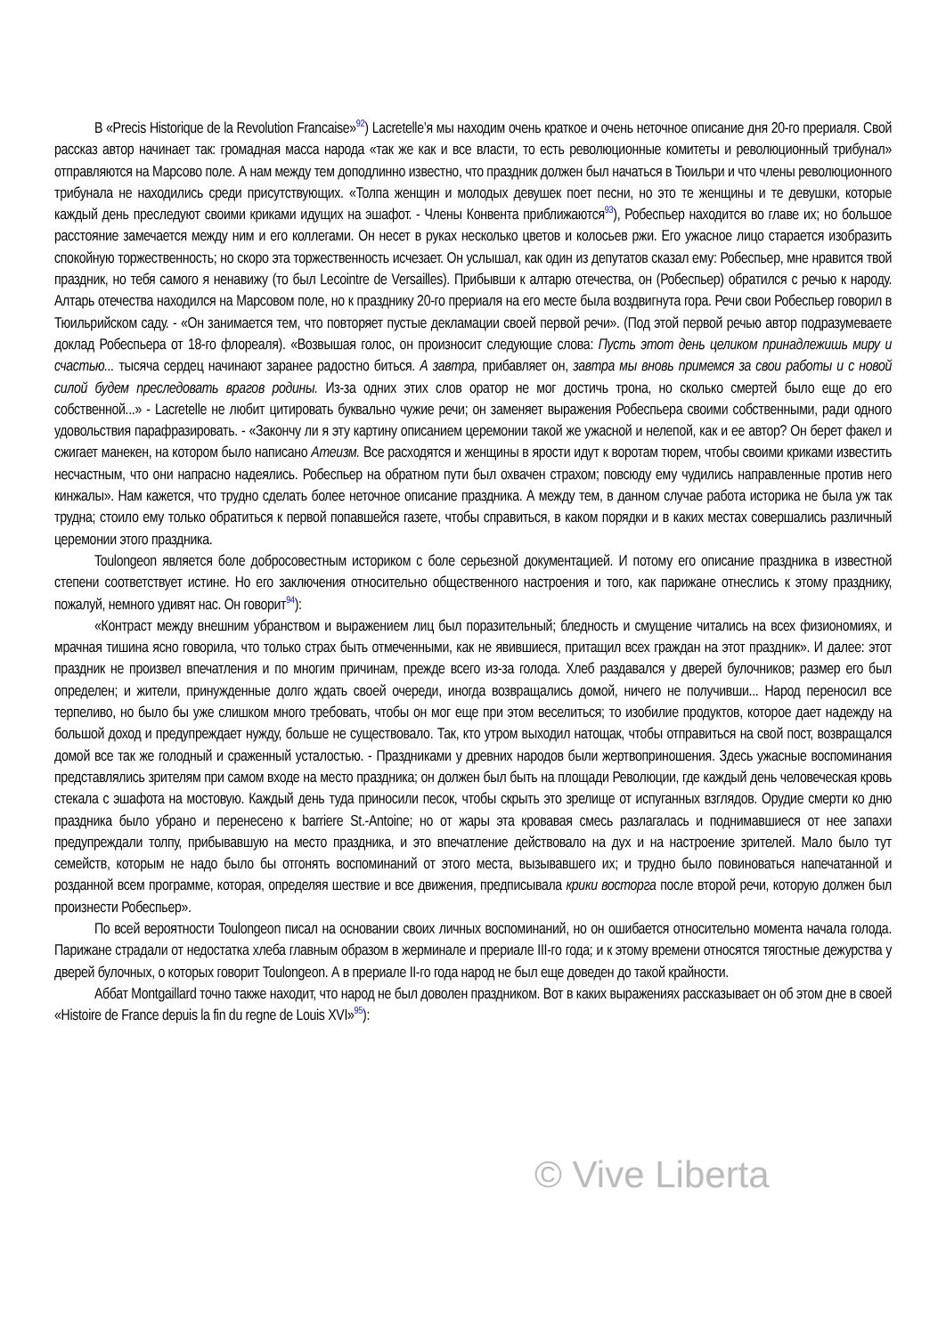В «Precis Historique de la Revolution Francaise»<sup>92</sup>) Lacretelle’я мы находим очень краткое и очень неточное описание дня 20-го прериаля. Свой рассказ автор начинает так: громадная масса народа «так же как и все власти, то есть революционные комитеты и революционный трибунал» отправляются на Марсово поле. А нам между тем доподлинно известно, что праздник должен был начаться в Тюильри и что члены революционного трибунала не находились среди присутствующих. «Толпа женщин и молодых девушек поет песни, но это те женщины и те девушки, которые каждый день преследуют своими криками идущих на эшафот. - Члены Конвента приближаются<sup>93</sup>), Робеспьер находится во главе их; но большое расстояние замечается между ним и его коллегами. Он несет в руках несколько цветов и колосьев ржи. Его ужасное лицо старается изобразить спокойную торжественность; но скоро эта торжественность исчезает. Он услышал, как один из депутатов сказал ему: Робеспьер, мне нравится твой праздник, но тебя самого я ненавижу (то был Lecointre de Versailles). Прибывши к алтарю отечества, он (Робеспьер) обратился с речью к народу. Алтарь отечества находился на Марсовом поле, но к празднику 20-го прериаля на его месте была воздвигнута гора. Речи свои Робеспьер говорил в Тюильрийском саду. - «Он занимается тем, что повторяет пустые декламации своей первой речи». (Под этой первой речью автор подразумеваете доклад Робеспьера от 18-го флореаля). «Возвышая голос, он произносит следующие слова: Пусть этот день целиком принадлежишь миру и счастью... тысяча сердец начинают заранее радостно биться. А завтра, прибавляет он, завтра мы вновь примемся за свои работы и с новой силой будем преследовать врагов родины. Из-за одних этих слов оратор не мог достичь трона, но сколько смертей было еще до его собственной...» - Lacretelle не любит цитировать буквально чужие речи; он заменяет выражения Робеспьера своими собственными, ради одного удовольствия парафразировать. - «Закончу ли я эту картину описанием церемонии такой же ужасной и нелепой, как и ее автор? Он берет факел и сжигает манекен, на котором было написано Атеизм. Все расходятся и женщины в ярости идут к воротам тюрем, чтобы своими криками известить несчастным, что они напрасно надеялись. Робеспьер на обратном пути был охвачен страхом; повсюду ему чудились направленные против него кинжалы». Нам кажется, что трудно сделать более неточное описание праздника. А между тем, в данном случае работа историка не была уж так трудна; стоило ему только обратиться к первой попавшейся газете, чтобы справиться, в каком порядки и в каких местах совершались различный церемонии этого праздника.
Toulongeon является боле добросовестным историком с боле серьезной документацией. И потому его описание праздника в известной степени соответствует истине. Но его заключения относительно общественного настроения и того, как парижане отнеслись к этому празднику, пожалуй, немного удивят нас. Он говорит<sup>94</sup>):
«Контраст между внешним убранством и выражением лиц был поразительный; бледность и смущение читались на всех физиономиях, и мрачная тишина ясно говорила, что только страх быть отмеченными, как не явившиеся, притащил всех граждан на этот праздник». И далее: этот праздник не произвел впечатления и по многим причинам, прежде всего из-за голода. Хлеб раздавался у дверей булочников; размер его был определен; и жители, принужденные долго ждать своей очереди, иногда возвращались домой, ничего не получивши... Народ переносил все терпеливо, но было бы уже слишком много требовать, чтобы он мог еще при этом веселиться; то изобилие продуктов, которое дает надежду на большой доход и предупреждает нужду, больше не существовало. Так, кто утром выходил натощак, чтобы отправиться на свой пост, возвращался домой все так же голодный и сраженный усталостью. - Праздниками у древних народов были жертвоприношения. Здесь ужасные воспоминания представлялись зрителям при самом входе на место праздника; он должен был быть на площади Революции, где каждый день человеческая кровь стекала с эшафота на мостовую. Каждый день туда приносили песок, чтобы скрыть это зрелище от испуганных взглядов. Орудие смерти ко дню праздника было убрано и перенесено к barriere St.-Antoine; но от жары эта кровавая смесь разлагалась и поднимавшиеся от нее запахи предупреждали толпу, прибывавшую на место праздника, и это впечатление действовало на дух и на настроение зрителей. Мало было тут семейств, которым не надо было бы отгонять воспоминаний от этого места, вызывавшего их; и трудно было повиноваться напечатанной и розданной всем программе, которая, определяя шествие и все движения, предписывала крики восторга после второй речи, которую должен был произнести Робеспьер».
По всей вероятности Toulongeon писал на основании своих личных воспоминаний, но он ошибается относительно момента начала голода. Парижане страдали от недостатка хлеба главным образом в жерминале и прериале III-го года; и к этому времени относятся тягостные дежурства у дверей булочных, о которых говорит Toulongeon. А в прериале II-го года народ не был еще доведен до такой крайности.
Аббат Montgaillard точно также находит, что народ не был доволен праздником. Вот в каких выражениях рассказывает он об этом дне в своей «Histoire de France depuis la fin du regne de Louis XVI»<sup>95</sup>):
© Vive Liberta